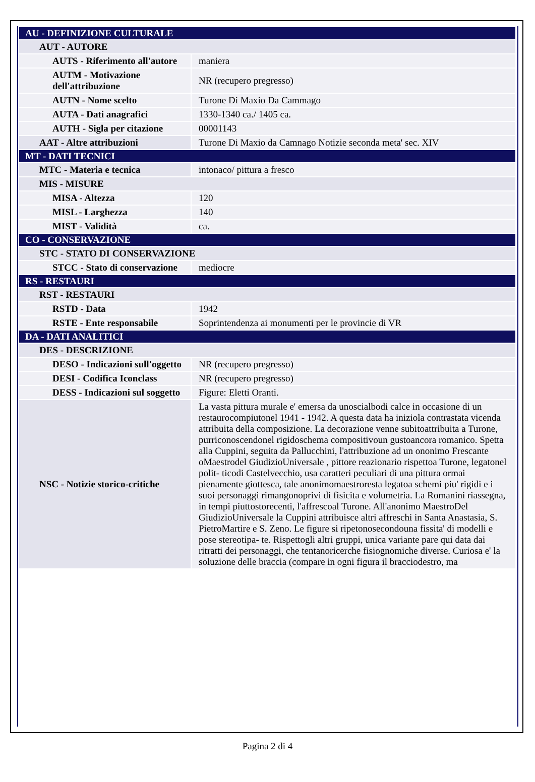| AU - DEFINIZIONE CULTURALE | |
| AUT - AUTORE | |
| AUTS - Riferimento all'autore | maniera |
| AUTM - Motivazione dell'attribuzione | NR (recupero pregresso) |
| AUTN - Nome scelto | Turone Di Maxio Da Cammago |
| AUTA - Dati anagrafici | 1330-1340 ca./ 1405 ca. |
| AUTH - Sigla per citazione | 00001143 |
| AAT - Altre attribuzioni | Turone Di Maxio da Camnago Notizie seconda meta' sec. XIV |
| MT - DATI TECNICI | |
| MTC - Materia e tecnica | intonaco/ pittura a fresco |
| MIS - MISURE | |
| MISA - Altezza | 120 |
| MISL - Larghezza | 140 |
| MIST - Validità | ca. |
| CO - CONSERVAZIONE | |
| STC - STATO DI CONSERVAZIONE | |
| STCC - Stato di conservazione | mediocre |
| RS - RESTAURI | |
| RST - RESTAURI | |
| RSTD - Data | 1942 |
| RSTE - Ente responsabile | Soprintendenza ai monumenti per le provincie di VR |
| DA - DATI ANALITICI | |
| DES - DESCRIZIONE | |
| DESO - Indicazioni sull'oggetto | NR (recupero pregresso) |
| DESI - Codifica Iconclass | NR (recupero pregresso) |
| DESS - Indicazioni sul soggetto | Figure: Eletti Oranti. |
| NSC - Notizie storico-critiche | La vasta pittura murale e' emersa da unoscialbodi calce in occasione di un restaurocompiutonel 1941 - 1942. A questa data ha iniziola contrastata vicenda attribuita della composizione. La decorazione venne subitoattribuita a Turone, purriconoscendonel rigidoschema compositivoun gustoancora romanico. Spetta alla Cuppini, seguita da Pallucchini, l'attribuzione ad un ononimo Frescante oMaestrodel GiudizioUniversale , pittore reazionario rispettoa Turone, legatonel polit- ticodi Castelvecchio, usa caratteri peculiari di una pittura ormai pienamente giottesca, tale anonimomaestroresta legatoa schemi piu' rigidi e i suoi personaggi rimangonoprivi di fisicita e volumetria. La Romanini riassegna, in tempi piuttostorecenti, l'affrescoal Turone. All'anonimo MaestroDel GiudizioUniversale la Cuppini attribuisce altri affreschi in Santa Anastasia, S. PietroMartire e S. Zeno. Le figure si ripetonosecondouna fissita' di modelli e pose stereotipa- te. Rispettogli altri gruppi, unica variante pare qui data dai ritratti dei personaggi, che tentanoricerche fisiognomiche diverse. Curiosa e' la soluzione delle braccia (compare in ogni figura il bracciodestro, ma |
Pagina 2 di 4